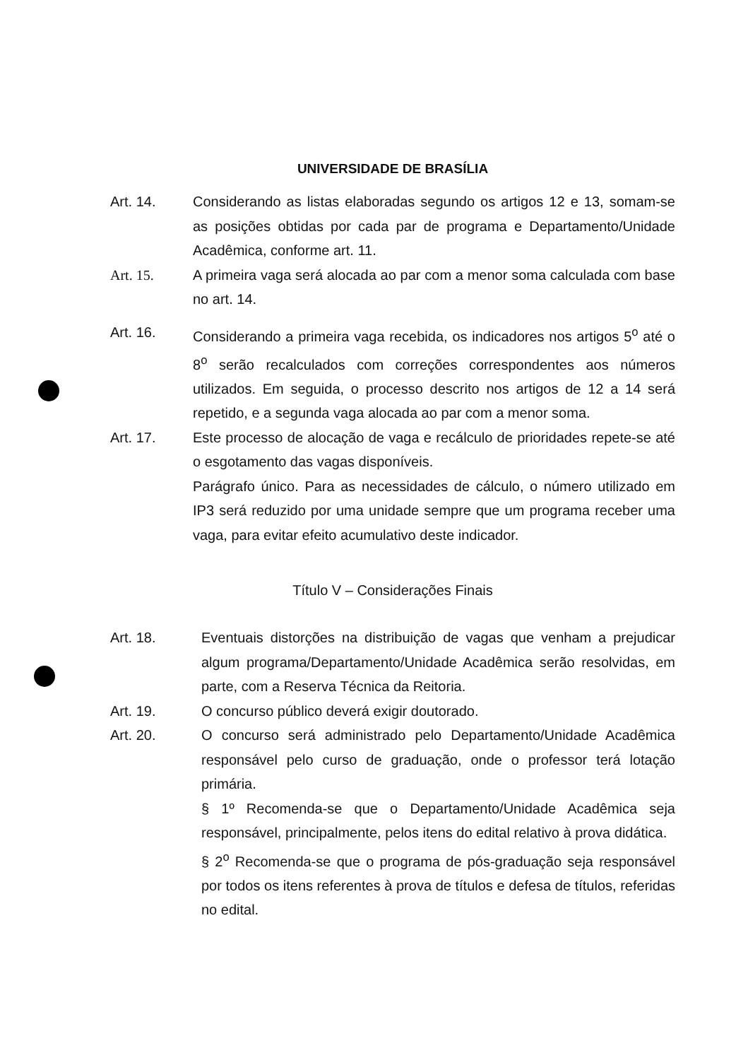UNIVERSIDADE DE BRASÍLIA
Art. 14. Considerando as listas elaboradas segundo os artigos 12 e 13, somam-se as posições obtidas por cada par de programa e Departamento/Unidade Acadêmica, conforme art. 11.
Art. 15. A primeira vaga será alocada ao par com a menor soma calculada com base no art. 14.
Art. 16. Considerando a primeira vaga recebida, os indicadores nos artigos 5<sup>o</sup> até o 8<sup>o</sup> serão recalculados com correções correspondentes aos números utilizados. Em seguida, o processo descrito nos artigos de 12 a 14 será repetido, e a segunda vaga alocada ao par com a menor soma.
Art. 17. Este processo de alocação de vaga e recálculo de prioridades repete-se até o esgotamento das vagas disponíveis.
Parágrafo único. Para as necessidades de cálculo, o número utilizado em IP3 será reduzido por uma unidade sempre que um programa receber uma vaga, para evitar efeito acumulativo deste indicador.
Título V – Considerações Finais
Art. 18. Eventuais distorções na distribuição de vagas que venham a prejudicar algum programa/Departamento/Unidade Acadêmica serão resolvidas, em parte, com a Reserva Técnica da Reitoria.
Art. 19. O concurso público deverá exigir doutorado.
Art. 20. O concurso será administrado pelo Departamento/Unidade Acadêmica responsável pelo curso de graduação, onde o professor terá lotação primária.
§ 1º Recomenda-se que o Departamento/Unidade Acadêmica seja responsável, principalmente, pelos itens do edital relativo à prova didática.
§ 2<sup>o</sup> Recomenda-se que o programa de pós-graduação seja responsável por todos os itens referentes à prova de títulos e defesa de títulos, referidas no edital.